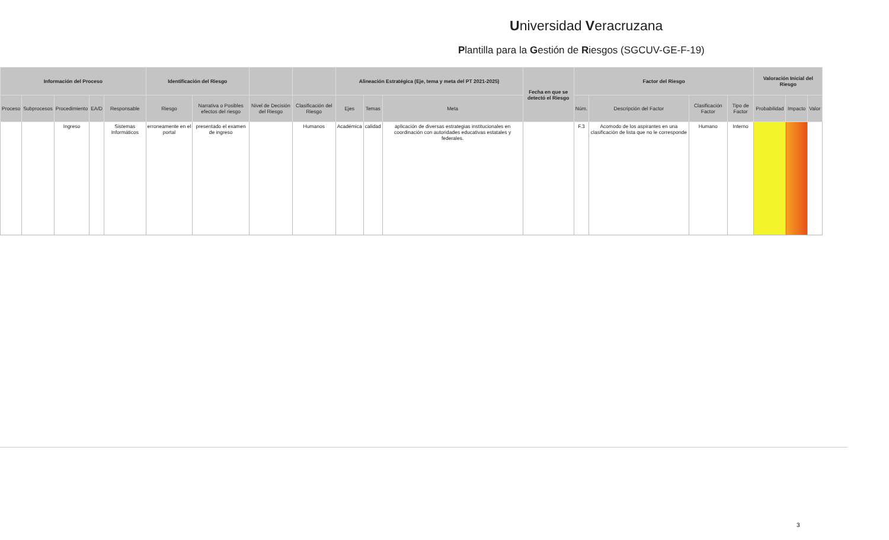Universidad Veracruzana
Plantilla para la Gestión de Riesgos (SGCUV-GE-F-19)
| Información del Proceso | | | | | Identificación del Riesgo | | | | Alineación Estratégica (Eje, tema y meta del PT 2021-2025) | | | Fecha en que se detectó el Riesgo | Factor del Riesgo | | | | Valoración Inicial del Riesgo | | |
| --- | --- | --- | --- | --- | --- | --- | --- | --- | --- | --- | --- | --- | --- | --- | --- | --- | --- | --- | --- |
| Proceso | Subprocesos | Procedimiento | EA/D | Responsable | Riesgo | Narrativa o Posibles efectos del riesgo | Nivel de Decisión del Riesgo | Clasificación del Riesgo | Ejes | Temas | Meta | | Núm. | Descripción del Factor | Clasificación Factor | Tipo de Factor | Probabilidad | Impacto | Valor |
| | | Ingreso | | Sistemas Informáticos | erroneamente en el portal | presentado el examen de ingreso | | Humanos | Académica | calidad | aplicación de diversas estrategias institucionales en coordinación con autoridades educativas estatales y federales. | | F.3 | Acomodo de los aspirantes en una clasificación de lista que no le corresponde | Humano | Interno | | | |
3